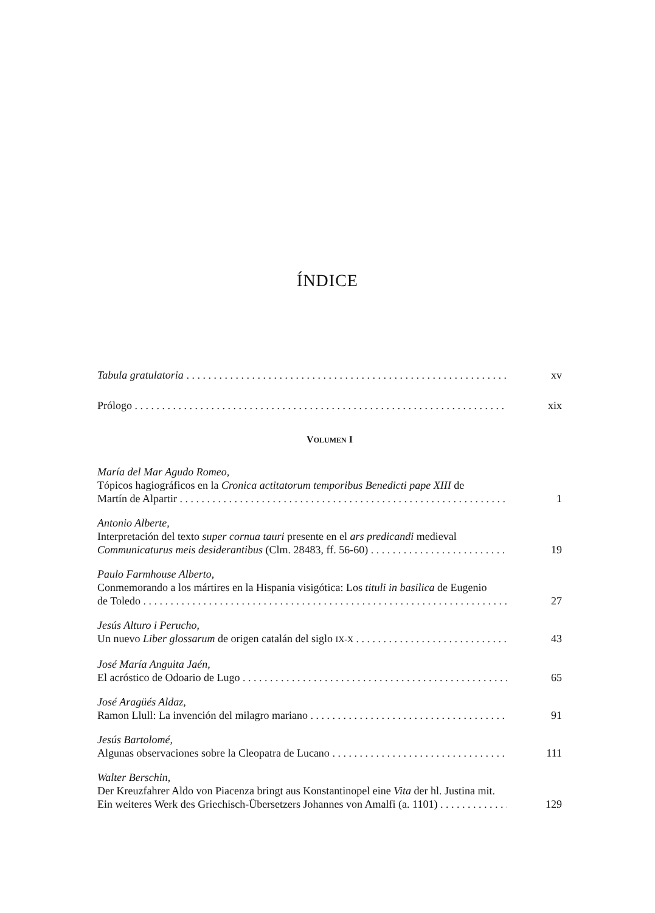ÍNDICE
Tabula gratulatoria xv
Prólogo xix
VOLUMEN I
María del Mar Agudo Romeo,
Tópicos hagiográficos en la Cronica actitatorum temporibus Benedicti pape XIII de
Martín de Alpartir 1
Antonio Alberte,
Interpretación del texto super cornua tauri presente en el ars predicandi medieval
Communicaturus meis desiderantibus (Clm. 28483, ff. 56-60) 19
Paulo Farmhouse Alberto,
Conmemorando a los mártires en la Hispania visigótica: Los tituli in basilica de Eugenio
de Toledo 27
Jesús Alturo i Perucho,
Un nuevo Liber glossarum de origen catalán del siglo IX-X 43
José María Anguita Jaén,
El acróstico de Odoario de Lugo 65
José Aragüés Aldaz,
Ramon Llull: La invención del milagro mariano 91
Jesús Bartolomé,
Algunas observaciones sobre la Cleopatra de Lucano 111
Walter Berschin,
Der Kreuzfahrer Aldo von Piacenza bringt aus Konstantinopel eine Vita der hl. Justina mit.
Ein weiteres Werk des Griechisch-Übersetzers Johannes von Amalfi (a. 1101) 129